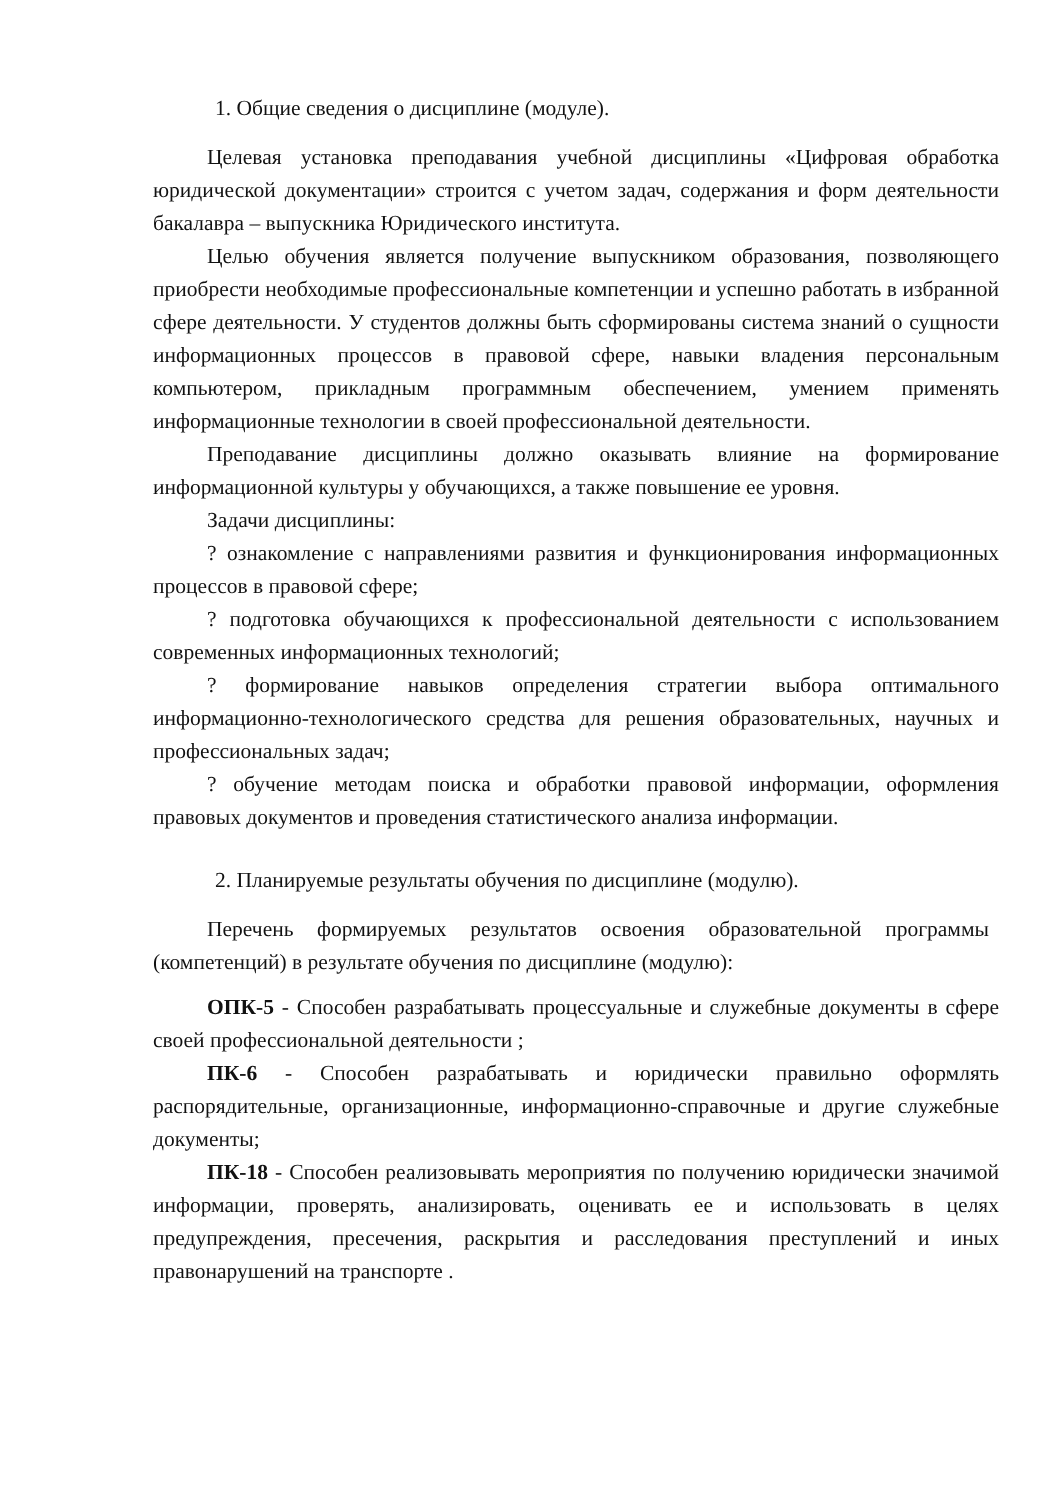1. Общие сведения о дисциплине (модуле).
Целевая установка преподавания учебной дисциплины «Цифровая обработка юридической документации» строится с учетом задач, содержания и форм деятельности бакалавра – выпускника Юридического института.
Целью обучения является получение выпускником образования, позволяющего приобрести необходимые профессиональные компетенции и успешно работать в избранной сфере деятельности. У студентов должны быть сформированы система знаний о сущности информационных процессов в правовой сфере, навыки владения персональным компьютером, прикладным программным обеспечением, умением применять информационные технологии в своей профессиональной деятельности.
Преподавание дисциплины должно оказывать влияние на формирование информационной культуры у обучающихся, а также повышение ее уровня.
Задачи дисциплины:
? ознакомление с направлениями развития и функционирования информационных процессов в правовой сфере;
? подготовка обучающихся к профессиональной деятельности с использованием современных информационных технологий;
? формирование навыков определения стратегии выбора оптимального информационно-технологического средства для решения образовательных, научных и профессиональных задач;
? обучение методам поиска и обработки правовой информации, оформления правовых документов и проведения статистического анализа информации.
2. Планируемые результаты обучения по дисциплине (модулю).
Перечень формируемых результатов освоения образовательной программы (компетенций) в результате обучения по дисциплине (модулю):
ОПК-5 - Способен разрабатывать процессуальные и служебные документы в сфере своей профессиональной деятельности ;
ПК-6 - Способен разрабатывать и юридически правильно оформлять распорядительные, организационные, информационно-справочные и другие служебные документы;
ПК-18 - Способен реализовывать мероприятия по получению юридически значимой информации, проверять, анализировать, оценивать ее и использовать в целях предупреждения, пресечения, раскрытия и расследования преступлений и иных правонарушений на транспорте .